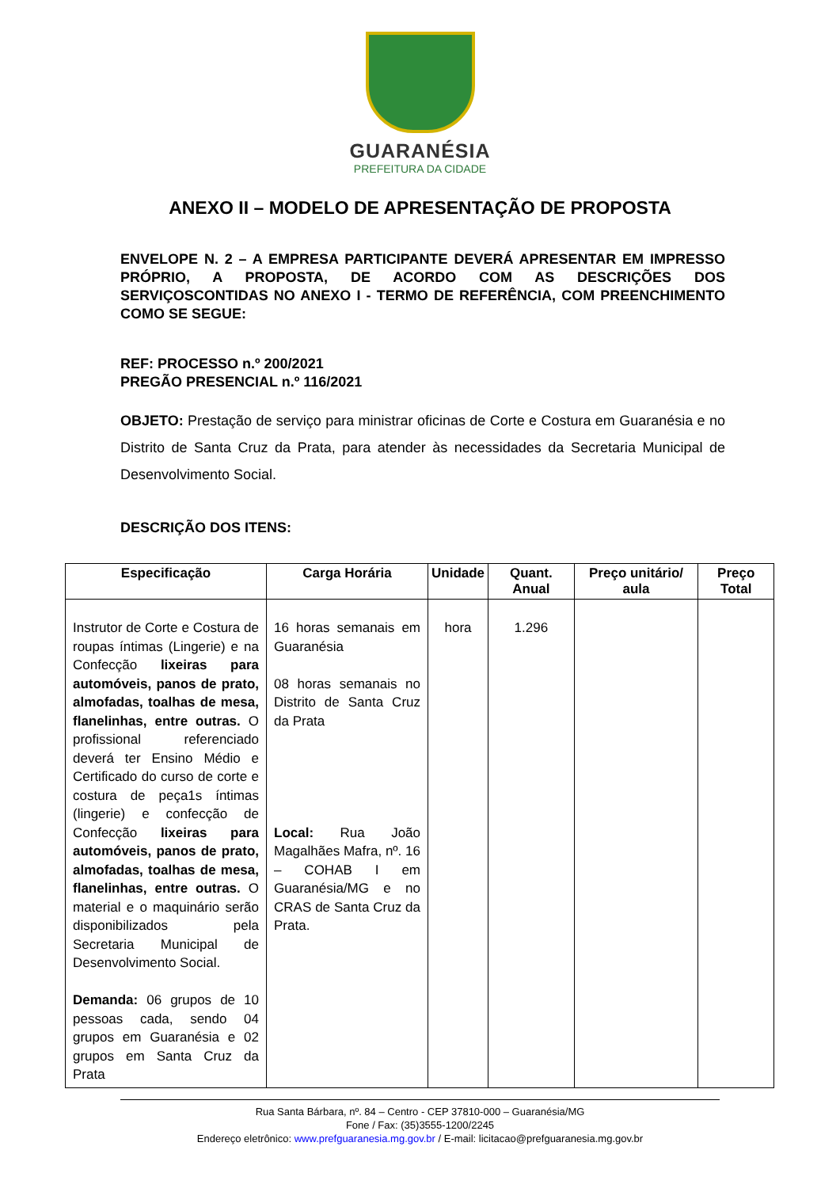GUARANÉSIA
PREFEITURA DA CIDADE
ANEXO II – MODELO DE APRESENTAÇÃO DE PROPOSTA
ENVELOPE N. 2 – A EMPRESA PARTICIPANTE DEVERÁ APRESENTAR EM IMPRESSO PRÓPRIO, A PROPOSTA, DE ACORDO COM AS DESCRIÇÕES DOS SERVIÇOSCONTIDAS NO ANEXO I - TERMO DE REFERÊNCIA, COM PREENCHIMENTO COMO SE SEGUE:
REF: PROCESSO n.º 200/2021
PREGÃO PRESENCIAL n.º 116/2021
OBJETO: Prestação de serviço para ministrar oficinas de Corte e Costura em Guaranésia e no Distrito de Santa Cruz da Prata, para atender às necessidades da Secretaria Municipal de Desenvolvimento Social.
DESCRIÇÃO DOS ITENS:
| Especificação | Carga Horária | Unidade | Quant. Anual | Preço unitário/ aula | Preço Total |
| --- | --- | --- | --- | --- | --- |
| Instrutor de Corte e Costura de roupas íntimas (Lingerie) e na Confecção lixeiras para automóveis, panos de prato, almofadas, toalhas de mesa, flanelinhas, entre outras. O profissional referenciado deverá ter Ensino Médio e Certificado do curso de corte e costura de peça1s íntimas (lingerie) e confecção de Confecção lixeiras para automóveis, panos de prato, almofadas, toalhas de mesa, flanelinhas, entre outras. O material e o maquinário serão disponibilizados pela Secretaria Municipal de Desenvolvimento Social. Demanda: 06 grupos de 10 pessoas cada, sendo 04 grupos em Guaranésia e 02 grupos em Santa Cruz da Prata | 16 horas semanais em Guaranésia 08 horas semanais no Distrito de Santa Cruz da Prata Local: Rua João Magalhães Mafra, nº. 16 – COHAB I em Guaranésia/MG e no CRAS de Santa Cruz da Prata. | hora | 1.296 | | |
Rua Santa Bárbara, nº. 84 – Centro - CEP 37810-000 – Guaranésia/MG
Fone / Fax: (35)3555-1200/2245
Endereço eletrônico: www.prefguaranesia.mg.gov.br / E-mail: licitacao@prefguaranesia.mg.gov.br